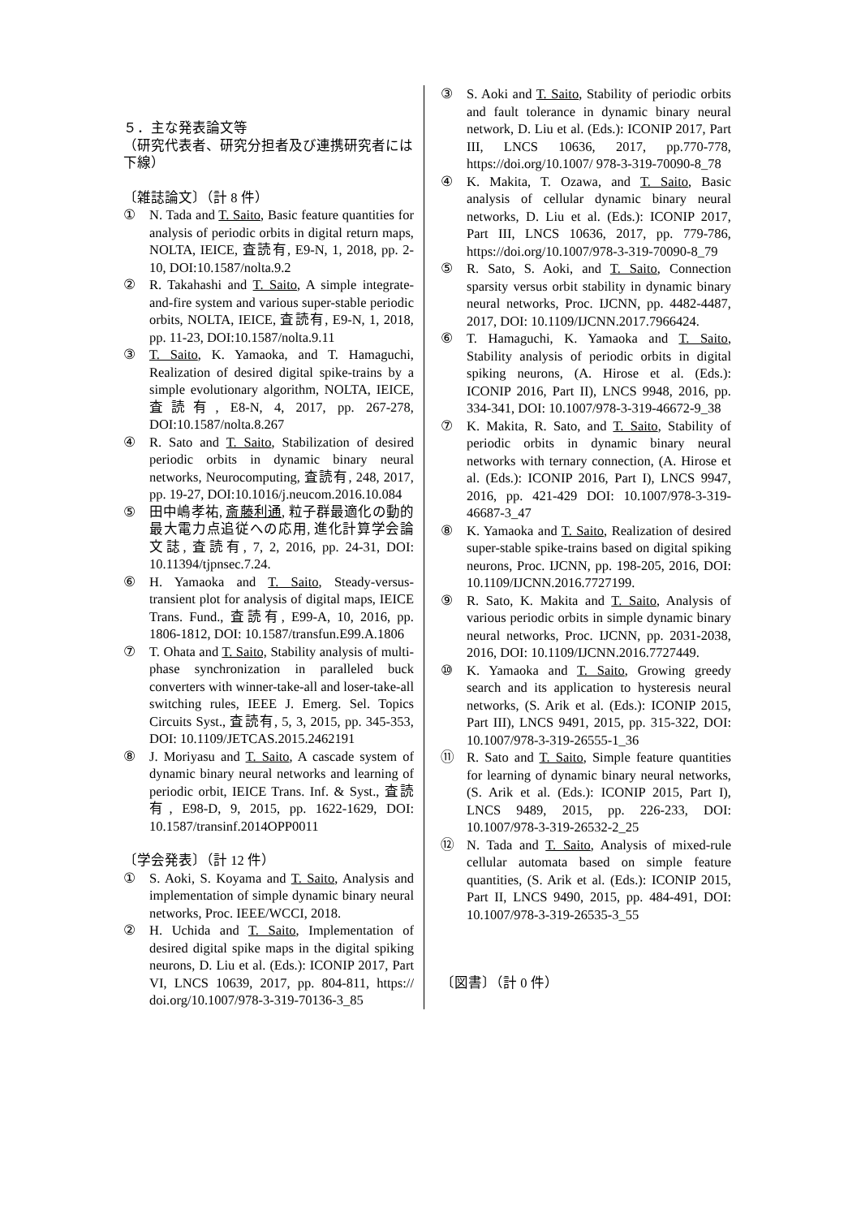５．主な発表論文等
（研究代表者、研究分担者及び連携研究者には下線）
〔雑誌論文〕（計 8 件）
① N. Tada and T. Saito, Basic feature quantities for analysis of periodic orbits in digital return maps, NOLTA, IEICE, 査読有, E9-N, 1, 2018, pp. 2-10, DOI:10.1587/nolta.9.2
② R. Takahashi and T. Saito, A simple integrate-and-fire system and various super-stable periodic orbits, NOLTA, IEICE, 査読有, E9-N, 1, 2018, pp. 11-23, DOI:10.1587/nolta.9.11
③ T. Saito, K. Yamaoka, and T. Hamaguchi, Realization of desired digital spike-trains by a simple evolutionary algorithm, NOLTA, IEICE, 査読有, E8-N, 4, 2017, pp. 267-278, DOI:10.1587/nolta.8.267
④ R. Sato and T. Saito, Stabilization of desired periodic orbits in dynamic binary neural networks, Neurocomputing, 査読有, 248, 2017, pp. 19-27, DOI:10.1016/j.neucom.2016.10.084
⑤ 田中嶋孝祐, 斎藤利通, 粒子群最適化の動的最大電力点追従への応用, 進化計算学会論文誌, 査読有, 7, 2, 2016, pp. 24-31, DOI: 10.11394/tjpnsec.7.24.
⑥ H. Yamaoka and T. Saito, Steady-versus-transient plot for analysis of digital maps, IEICE Trans. Fund., 査読有, E99-A, 10, 2016, pp. 1806-1812, DOI: 10.1587/transfun.E99.A.1806
⑦ T. Ohata and T. Saito, Stability analysis of multi-phase synchronization in paralleled buck converters with winner-take-all and loser-take-all switching rules, IEEE J. Emerg. Sel. Topics Circuits Syst., 査読有, 5, 3, 2015, pp. 345-353, DOI: 10.1109/JETCAS.2015.2462191
⑧ J. Moriyasu and T. Saito, A cascade system of dynamic binary neural networks and learning of periodic orbit, IEICE Trans. Inf. & Syst., 査読有, E98-D, 9, 2015, pp. 1622-1629, DOI: 10.1587/transinf.2014OPP0011
〔学会発表〕（計 12 件）
① S. Aoki, S. Koyama and T. Saito, Analysis and implementation of simple dynamic binary neural networks, Proc. IEEE/WCCI, 2018.
② H. Uchida and T. Saito, Implementation of desired digital spike maps in the digital spiking neurons, D. Liu et al. (Eds.): ICONIP 2017, Part VI, LNCS 10639, 2017, pp. 804-811, https:// doi.org/10.1007/978-3-319-70136-3_85
③ S. Aoki and T. Saito, Stability of periodic orbits and fault tolerance in dynamic binary neural network, D. Liu et al. (Eds.): ICONIP 2017, Part III, LNCS 10636, 2017, pp.770-778, https://doi.org/10.1007/ 978-3-319-70090-8_78
④ K. Makita, T. Ozawa, and T. Saito, Basic analysis of cellular dynamic binary neural networks, D. Liu et al. (Eds.): ICONIP 2017, Part III, LNCS 10636, 2017, pp. 779-786, https://doi.org/10.1007/978-3-319-70090-8_79
⑤ R. Sato, S. Aoki, and T. Saito, Connection sparsity versus orbit stability in dynamic binary neural networks, Proc. IJCNN, pp. 4482-4487, 2017, DOI: 10.1109/IJCNN.2017.7966424.
⑥ T. Hamaguchi, K. Yamaoka and T. Saito, Stability analysis of periodic orbits in digital spiking neurons, (A. Hirose et al. (Eds.): ICONIP 2016, Part II), LNCS 9948, 2016, pp. 334-341, DOI: 10.1007/978-3-319-46672-9_38
⑦ K. Makita, R. Sato, and T. Saito, Stability of periodic orbits in dynamic binary neural networks with ternary connection, (A. Hirose et al. (Eds.): ICONIP 2016, Part I), LNCS 9947, 2016, pp. 421-429 DOI: 10.1007/978-3-319-46687-3_47
⑧ K. Yamaoka and T. Saito, Realization of desired super-stable spike-trains based on digital spiking neurons, Proc. IJCNN, pp. 198-205, 2016, DOI: 10.1109/IJCNN.2016.7727199.
⑨ R. Sato, K. Makita and T. Saito, Analysis of various periodic orbits in simple dynamic binary neural networks, Proc. IJCNN, pp. 2031-2038, 2016, DOI: 10.1109/IJCNN.2016.7727449.
⑩ K. Yamaoka and T. Saito, Growing greedy search and its application to hysteresis neural networks, (S. Arik et al. (Eds.): ICONIP 2015, Part III), LNCS 9491, 2015, pp. 315-322, DOI: 10.1007/978-3-319-26555-1_36
⑪ R. Sato and T. Saito, Simple feature quantities for learning of dynamic binary neural networks, (S. Arik et al. (Eds.): ICONIP 2015, Part I), LNCS 9489, 2015, pp. 226-233, DOI: 10.1007/978-3-319-26532-2_25
⑫ N. Tada and T. Saito, Analysis of mixed-rule cellular automata based on simple feature quantities, (S. Arik et al. (Eds.): ICONIP 2015, Part II, LNCS 9490, 2015, pp. 484-491, DOI: 10.1007/978-3-319-26535-3_55
〔図書〕（計 0 件）